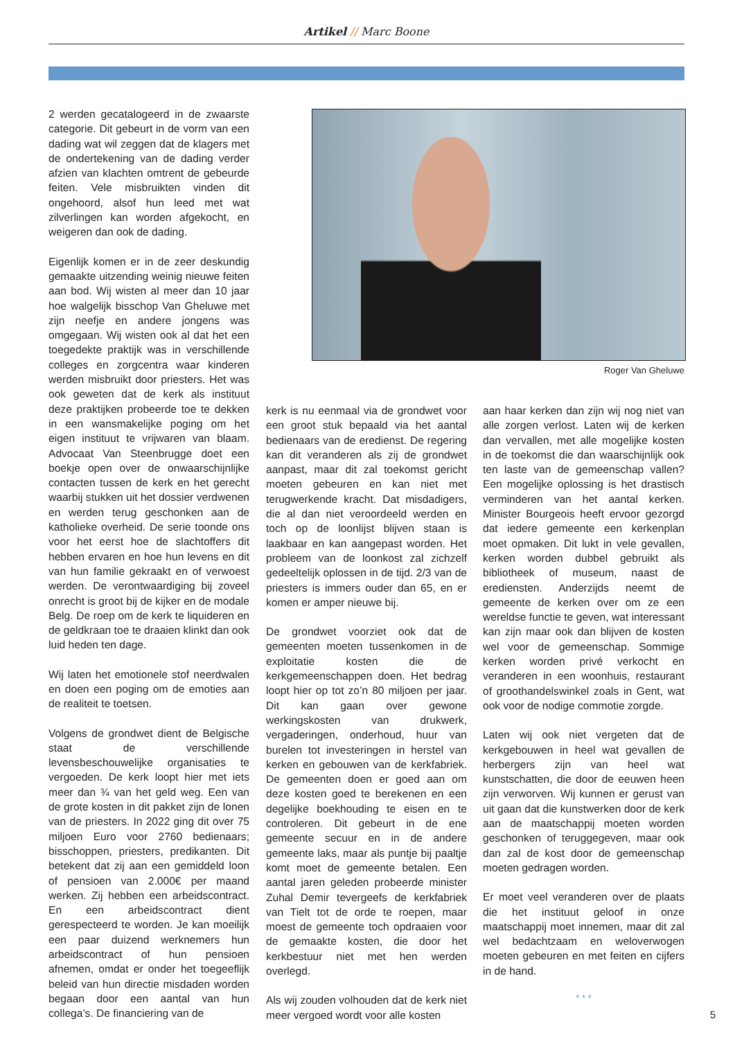Artikel // Marc Boone
2 werden gecatalogeerd in de zwaarste categorie. Dit gebeurt in de vorm van een dading wat wil zeggen dat de klagers met de ondertekening van de dading verder afzien van klachten omtrent de gebeurde feiten. Vele misbruikten vinden dit ongehoord, alsof hun leed met wat zilverlingen kan worden afgekocht, en weigeren dan ook de dading.
Eigenlijk komen er in de zeer deskundig gemaakte uitzending weinig nieuwe feiten aan bod. Wij wisten al meer dan 10 jaar hoe walgelijk bisschop Van Gheluwe met zijn neefje en andere jongens was omgegaan. Wij wisten ook al dat het een toegedekte praktijk was in verschillende colleges en zorgcentra waar kinderen werden misbruikt door priesters. Het was ook geweten dat de kerk als instituut deze praktijken probeerde toe te dekken in een wansmakelijke poging om het eigen instituut te vrijwaren van blaam. Advocaat Van Steenbrugge doet een boekje open over de onwaarschijnlijke contacten tussen de kerk en het gerecht waarbij stukken uit het dossier verdwenen en werden terug geschonken aan de katholieke overheid. De serie toonde ons voor het eerst hoe de slachtoffers dit hebben ervaren en hoe hun levens en dit van hun familie gekraakt en of verwoest werden. De verontwaardiging bij zoveel onrecht is groot bij de kijker en de modale Belg. De roep om de kerk te liquideren en de geldkraan toe te draaien klinkt dan ook luid heden ten dage.
Wij laten het emotionele stof neerdwalen en doen een poging om de emoties aan de realiteit te toetsen.
Volgens de grondwet dient de Belgische staat de verschillende levensbeschouwelijke organisaties te vergoeden. De kerk loopt hier met iets meer dan ¾ van het geld weg. Een van de grote kosten in dit pakket zijn de lonen van de priesters. In 2022 ging dit over 75 miljoen Euro voor 2760 bedienaars; bisschoppen, priesters, predikanten. Dit betekent dat zij aan een gemiddeld loon of pensioen van 2.000€ per maand werken. Zij hebben een arbeidscontract. En een arbeidscontract dient gerespecteerd te worden. Je kan moeilijk een paar duizend werknemers hun arbeidscontract of hun pensioen afnemen, omdat er onder het toegeeflijk beleid van hun directie misdaden worden begaan door een aantal van hun collega’s. De financiering van de
Roger Van Gheluwe
kerk is nu eenmaal via de grondwet voor een groot stuk bepaald via het aantal bedienaars van de eredienst. De regering kan dit veranderen als zij de grondwet aanpast, maar dit zal toekomst gericht moeten gebeuren en kan niet met terugwerkende kracht. Dat misdadigers, die al dan niet veroordeeld werden en toch op de loonlijst blijven staan is laakbaar en kan aangepast worden. Het probleem van de loonkost zal zichzelf gedeeltelijk oplossen in de tijd. 2/3 van de priesters is immers ouder dan 65, en er komen er amper nieuwe bij.
De grondwet voorziet ook dat de gemeenten moeten tussenkomen in de exploitatie kosten die de kerkgemeenschappen doen. Het bedrag loopt hier op tot zo’n 80 miljoen per jaar. Dit kan gaan over gewone werkingskosten van drukwerk, vergaderingen, onderhoud, huur van burelen tot investeringen in herstel van kerken en gebouwen van de kerkfabriek. De gemeenten doen er goed aan om deze kosten goed te berekenen en een degelijke boekhouding te eisen en te controleren. Dit gebeurt in de ene gemeente secuur en in de andere gemeente laks, maar als puntje bij paaltje komt moet de gemeente betalen. Een aantal jaren geleden probeerde minister Zuhal Demir tevergeefs de kerkfabriek van Tielt tot de orde te roepen, maar moest de gemeente toch opdraaien voor de gemaakte kosten, die door het kerkbestuur niet met hen werden overlegd.
Als wij zouden volhouden dat de kerk niet meer vergoed wordt voor alle kosten
aan haar kerken dan zijn wij nog niet van alle zorgen verlost. Laten wij de kerken dan vervallen, met alle mogelijke kosten in de toekomst die dan waarschijnlijk ook ten laste van de gemeenschap vallen? Een mogelijke oplossing is het drastisch verminderen van het aantal kerken. Minister Bourgeois heeft ervoor gezorgd dat iedere gemeente een kerkenplan moet opmaken. Dit lukt in vele gevallen, kerken worden dubbel gebruikt als bibliotheek of museum, naast de erediensten. Anderzijds neemt de gemeente de kerken over om ze een wereldse functie te geven, wat interessant kan zijn maar ook dan blijven de kosten wel voor de gemeenschap. Sommige kerken worden privé verkocht en veranderen in een woonhuis, restaurant of groothandelswinkel zoals in Gent, wat ook voor de nodige commotie zorgde.
Laten wij ook niet vergeten dat de kerkgebouwen in heel wat gevallen de herbergers zijn van heel wat kunstschatten, die door de eeuwen heen zijn verworven. Wij kunnen er gerust van uit gaan dat die kunstwerken door de kerk aan de maatschappij moeten worden geschonken of teruggegeven, maar ook dan zal de kost door de gemeenschap moeten gedragen worden.
Er moet veel veranderen over de plaats die het instituut geloof in onze maatschappij moet innemen, maar dit zal wel bedachtzaam en weloverwogen moeten gebeuren en met feiten en cijfers in de hand.
* * *
5